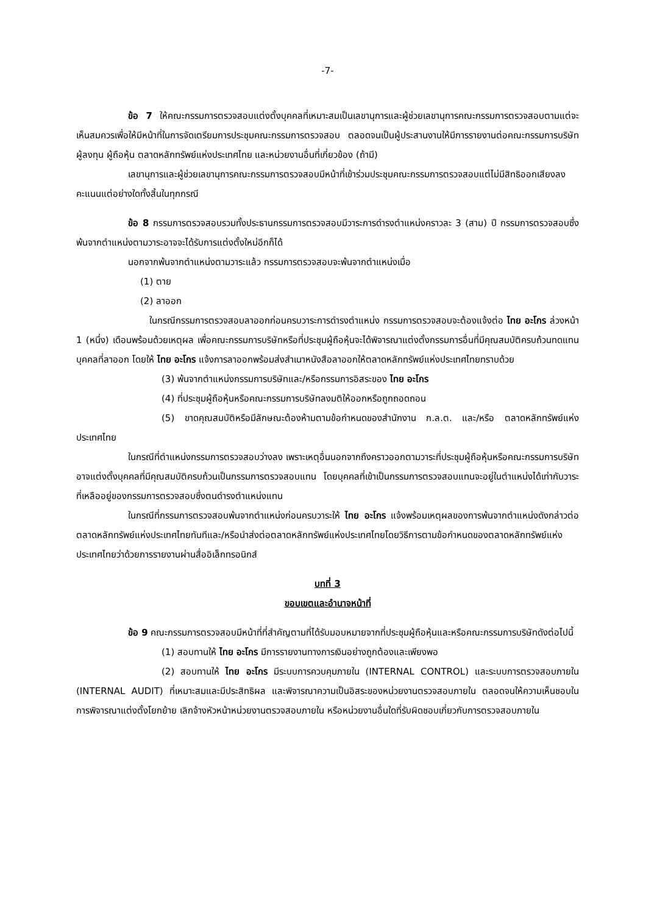-7-
ข้อ 7 ให้คณะกรรมการตรวจสอบแต่งตั้งบุคคลที่เหมาะสมเป็นเลขานุการและผู้ช่วยเลขานุการคณะกรรมการตรวจสอบตามแต่จะเห็นสมควรเพื่อให้มีหน้าที่ในการจัดเตรียมการประชุมคณะกรรมการตรวจสอบ ตลอดจนเป็นผู้ประสานงานให้มีการรายงานต่อคณะกรรมการบริษัท ผู้ลงทุน ผู้ถือหุ้น ตลาดหลักทรัพย์แห่งประเทศไทย และหน่วยงานอื่นที่เกี่ยวข้อง (ถ้ามี)
เลขานุการและผู้ช่วยเลขานุการคณะกรรมการตรวจสอบมีหน้าที่เข้าร่วมประชุมคณะกรรมการตรวจสอบแต่ไม่มีสิทธิออกเสียงลงคะแนนแต่อย่างใดทั้งสิ้นในทุกกรณี
ข้อ 8 กรรมการตรวจสอบรวมทั้งประธานกรรมการตรวจสอบมีวาระการดำรงตำแหน่งคราวละ 3 (สาม) ปี กรรมการตรวจสอบซึ่งพ้นจากตำแหน่งตามวาระอาจจะได้รับการแต่งตั้งใหม่อีกก็ได้
นอกจากพ้นจากตำแหน่งตามวาระแล้ว กรรมการตรวจสอบจะพ้นจากตำแหน่งเมื่อ
(1) ตาย
(2) ลาออก
ในกรณีกรรมการตรวจสอบลาออกก่อนครบวาระการดำรงตำแหน่ง กรรมการตรวจสอบจะต้องแจ้งต่อ ไทย อะโกร ล่วงหน้า 1 (หนึ่ง) เดือนพร้อมด้วยเหตุผล เพื่อคณะกรรมการบริษัทหรือที่ประชุมผู้ถือหุ้นจะได้พิจารณาแต่งตั้งกรรมการอื่นที่มีคุณสมบัติครบถ้วนทดแทนบุคคลที่ลาออก โดยให้ ไทย อะโกร แจ้งการลาออกพร้อมส่งสำเนาหนังสือลาออกให้ตลาดหลักทรัพย์แห่งประเทศไทยทราบด้วย
(3) พ้นจากตำแหน่งกรรมการบริษัทและ/หรือกรรมการอิสระของ ไทย อะโกร
(4) ที่ประชุมผู้ถือหุ้นหรือคณะกรรมการบริษัทลงมติให้ออกหรือถูกถอดถอน
(5) ขาดคุณสมบัติหรือมีลักษณะต้องห้ามตามข้อกำหนดของสำนักงาน ก.ล.ต. และ/หรือ ตลาดหลักทรัพย์แห่งประเทศไทย
ในกรณีที่ตำแหน่งกรรมการตรวจสอบว่างลง เพราะเหตุอื่นนอกจากถึงคราวออกตามวาระที่ประชุมผู้ถือหุ้นหรือคณะกรรมการบริษัทอาจแต่งตั้งบุคคลที่มีคุณสมบัติครบถ้วนเป็นกรรมการตรวจสอบแทน โดยบุคคลที่เข้าเป็นกรรมการตรวจสอบแทนจะอยู่ในตำแหน่งได้เท่ากับวาระที่เหลืออยู่ของกรรมการตรวจสอบซึ่งตนดำรงตำแหน่งแทน
ในกรณีที่กรรมการตรวจสอบพ้นจากตำแหน่งก่อนครบวาระให้ ไทย อะโกร แจ้งพร้อมเหตุผลของการพ้นจากตำแหน่งดังกล่าวต่อตลาดหลักทรัพย์แห่งประเทศไทยทันทีและ/หรือนำส่งต่อตลาดหลักทรัพย์แห่งประเทศไทยโดยวิธีการตามข้อกำหนดของตลาดหลักทรัพย์แห่งประเทศไทยว่าด้วยการรายงานผ่านสื่ออิเล็กทรอนิกส์
บทที่ 3
ขอบเขตและอำนาจหน้าที่
ข้อ 9 คณะกรรมการตรวจสอบมีหน้าที่ที่สำคัญตามที่ได้รับมอบหมายจากที่ประชุมผู้ถือหุ้นและหรือคณะกรรมการบริษัทดังต่อไปนี้
(1) สอบทานให้ ไทย อะโกร มีการรายงานทางการเงินอย่างถูกต้องและเพียงพอ
(2) สอบทานให้ ไทย อะโกร มีระบบการควบคุมภายใน (INTERNAL CONTROL) และระบบการตรวจสอบภายใน (INTERNAL AUDIT) ที่เหมาะสมและมีประสิทธิผล และพิจารณาความเป็นอิสระของหน่วยงานตรวจสอบภายใน ตลอดจนให้ความเห็นชอบในการพิจารณาแต่งตั้งโยกย้าย เลิกจ้างหัวหน้าหน่วยงานตรวจสอบภายใน หรือหน่วยงานอื่นใดที่รับผิดชอบเกี่ยวกับการตรวจสอบภายใน